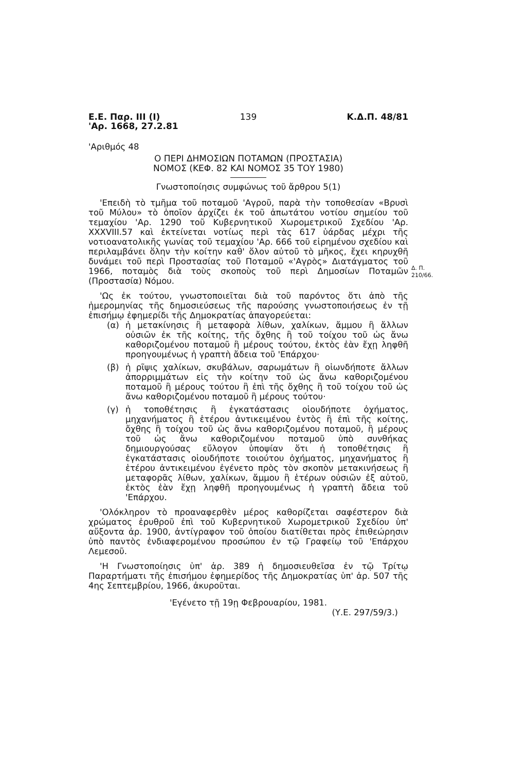Ε.Ε. Παρ. ΙΙΙ (Ι)
'Αρ. 1668, 27.2.81
139 Κ.Δ.Π. 48/81
'Αριθμός 48
Ο ΠΕΡΙ ΔΗΜΟΣΙΩΝ ΠΟΤΑΜΩΝ (ΠΡΟΣΤΑΣΙΑ)
ΝΟΜΟΣ (ΚΕΦ. 82 ΚΑΙ ΝΟΜΟΣ 35 ΤΟΥ 1980)
Γνωστοποίησις συμφώνως τοῦ ἄρθρου 5(1)
Δ. Π.
210/66.
'Επειδὴ τὸ τμῆμα τοῦ ποταμοῦ 'Αγροῦ, παρὰ τὴν τοποθεσίαν «Βρυσὶ τοῦ Μύλου» τὸ ὁποῖον ἀρχίζει ἐκ τοῦ ἀπωτάτου νοτίου σημείου τοῦ τεμαχίου 'Αρ. 1290 τοῦ Κυβερνητικοῦ Χωρομετρικοῦ Σχεδίου 'Αρ. XXXVIII.57 καὶ ἐκτείνεται νοτίως περὶ τὰς 617 ὑάρδας μέχρι τῆς νοτιοανατολικῆς γωνίας τοῦ τεμαχίου 'Αρ. 666 τοῦ εἰρημένου σχεδίου καὶ περιλαμβάνει ὅλην τὴν κοίτην καθ' ὅλον αὐτοῦ τὸ μῆκος, ἔχει κηρυχθῆ δυνάμει τοῦ περὶ Προστασίας τοῦ Ποταμοῦ «'Αγρὸς» Διατάγματος τοῦ 1966, ποταμὸς διὰ τοὺς σκοποὺς τοῦ περὶ Δημοσίων Ποταμῶν (Προστασία) Νόμου.
'Ως ἐκ τούτου, γνωστοποιεῖται διὰ τοῦ παρόντος ὅτι ἀπὸ τῆς ἡμερομηνίας τῆς δημοσιεύσεως τῆς παρούσης γνωστοποιήσεως ἐν τῇ ἐπισήμῳ ἐφημερίδι τῆς Δημοκρατίας ἀπαγορεύεται:
(α) ἡ μετακίνησις ἢ μεταφορὰ λίθων, χαλίκων, ἄμμου ἢ ἄλλων οὐσιῶν ἐκ τῆς κοίτης, τῆς ὄχθης ἢ τοῦ τοίχου τοῦ ὡς ἄνω καθοριζομένου ποταμοῦ ἢ μέρους τούτου, ἐκτὸς ἐὰν ἔχῃ ληφθῆ προηγουμένως ἡ γραπτὴ ἄδεια τοῦ 'Επάρχου·
(β) ἡ ρῖψις χαλίκων, σκυβάλων, σαρωμάτων ἢ οἱωνδήποτε ἄλλων ἀπορριμμάτων εἰς τὴν κοίτην τοῦ ὡς ἄνω καθοριζομένου ποταμοῦ ἢ μέρους τούτου ἢ ἐπὶ τῆς ὄχθης ἢ τοῦ τοίχου τοῦ ὡς ἄνω καθοριζομένου ποταμοῦ ἢ μέρους τούτου·
(γ) ἡ τοποθέτησις ἢ ἐγκατάστασις οἱουδήποτε ὀχήματος, μηχανήματος ἢ ἑτέρου ἀντικειμένου ἐντὸς ἢ ἐπὶ τῆς κοίτης, ὄχθης ἢ τοίχου τοῦ ὡς ἄνω καθοριζομένου ποταμοῦ, ἢ μέρους τοῦ ὡς ἄνω καθοριζομένου ποταμοῦ ὑπὸ συνθήκας δημιουργούσας εὔλογον ὑποψίαν ὅτι ἡ τοποθέτησις ἢ ἐγκατάστασις οἱουδήποτε τοιούτου ὀχήματος, μηχανήματος ἢ ἑτέρου ἀντικειμένου ἐγένετο πρὸς τὸν σκοπὸν μετακινήσεως ἢ μεταφορᾶς λίθων, χαλίκων, ἄμμου ἢ ἑτέρων οὐσιῶν ἐξ αὐτοῦ, ἐκτὸς ἐὰν ἔχῃ ληφθῆ προηγουμένως ἡ γραπτὴ ἄδεια τοῦ 'Επάρχου.
'Ολόκληρον τὸ προαναφερθὲν μέρος καθορίζεται σαφέστερον διὰ χρώματος ἐρυθροῦ ἐπὶ τοῦ Κυβερνητικοῦ Χωρομετρικοῦ Σχεδίου ὑπ' αὔξοντα ἀρ. 1900, ἀντίγραφον τοῦ ὁποίου διατίθεται πρὸς ἐπιθεώρησιν ὑπὸ παντὸς ἐνδιαφερομένου προσώπου ἐν τῷ Γραφείῳ τοῦ 'Επάρχου Λεμεσοῦ.
'Η Γνωστοποίησις ὑπ' ἀρ. 389 ἡ δημοσιευθεῖσα ἐν τῷ Τρίτῳ Παραρτήματι τῆς ἐπισήμου ἐφημερίδος τῆς Δημοκρατίας ὑπ' ἀρ. 507 τῆς 4ης Σεπτεμβρίου, 1966, ἀκυροῦται.
'Εγένετο τῇ 19ῃ Φεβρουαρίου, 1981.
(Υ.Ε. 297/59/3.)